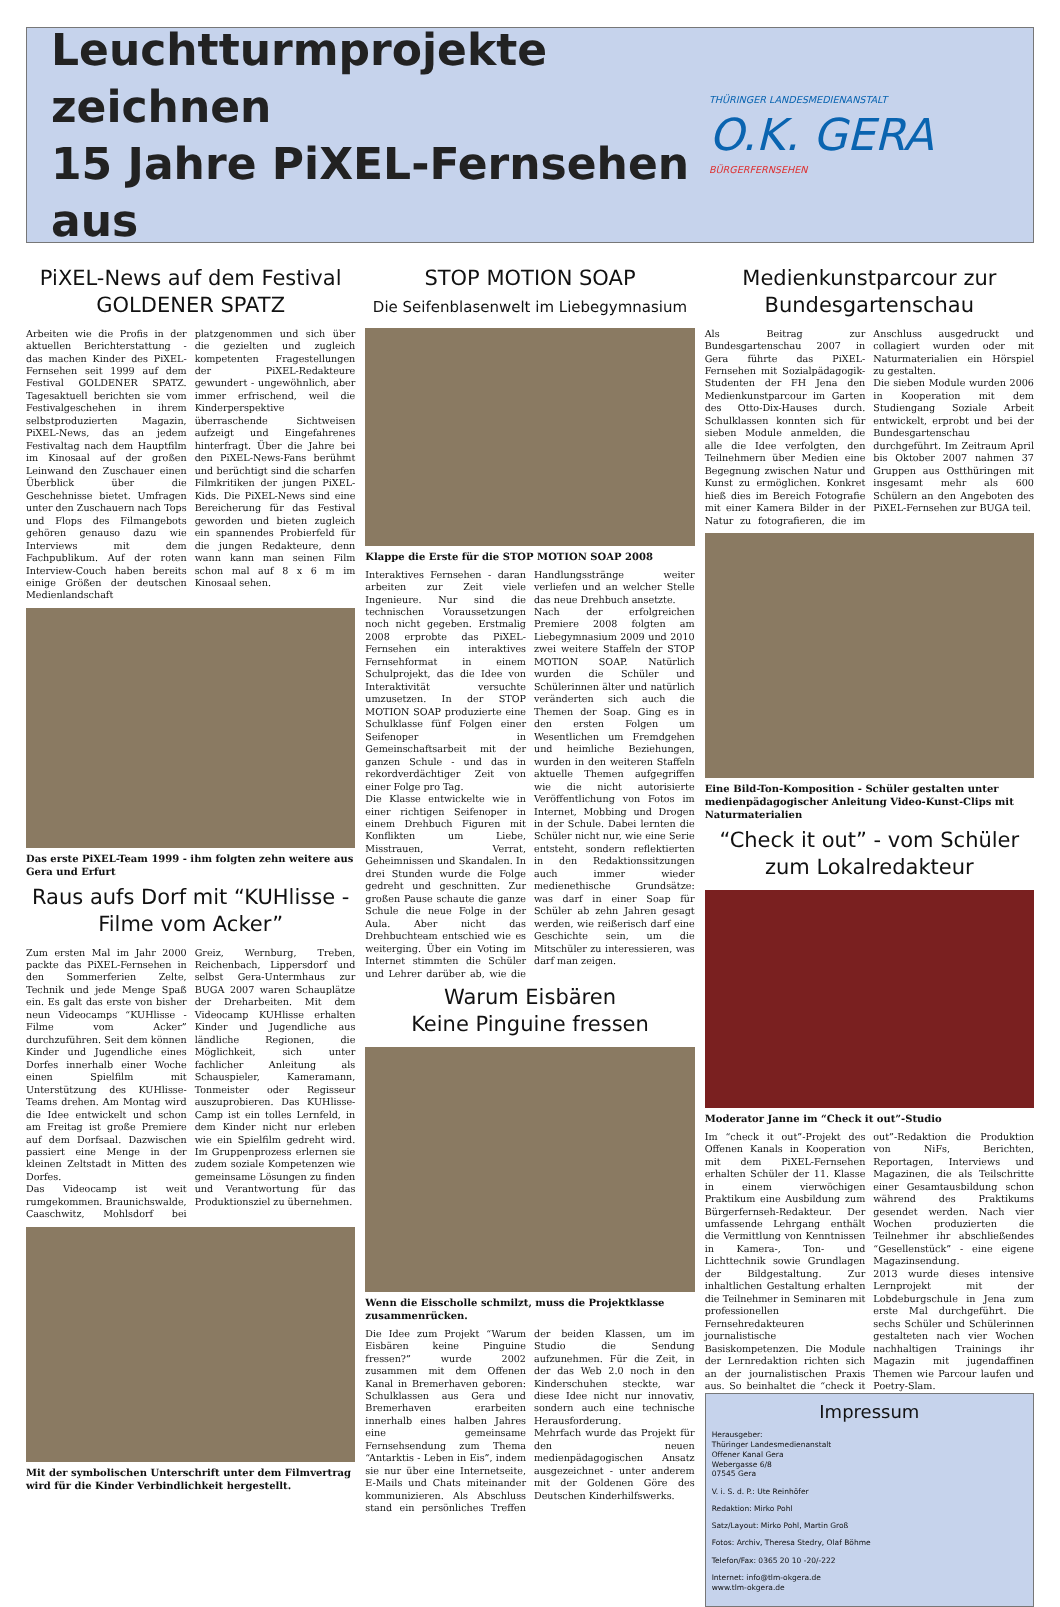Leuchtturmprojekte zeichnen
15 Jahre PiXEL-Fernsehen aus
THÜRINGER LANDESMEDIENANSTALT
O.K. GERA
BÜRGERFERNSEHEN
PiXEL-News auf dem Festival GOLDENER SPATZ
Arbeiten wie die Profis in der aktuellen Berichterstattung - das machen Kinder des PiXEL-Fernsehen seit 1999 auf dem Festival GOLDENER SPATZ. Tagesaktuell berichten sie vom Festivalgeschehen in ihrem selbstproduzierten Magazin, PiXEL-News, das an jedem Festivaltag nach dem Hauptfilm im Kinosaal auf der großen Leinwand den Zuschauer einen Überblick über die Geschehnisse bietet. Umfragen unter den Zuschauern nach Tops und Flops des Filmangebots gehören genauso dazu wie Interviews mit dem Fachpublikum. Auf der roten Interview-Couch haben bereits einige Größen der deutschen Medienlandschaft platzgenommen und sich über die gezielten und zugleich kompetenten Fragestellungen der PiXEL-Redakteure gewundert - ungewöhnlich, aber immer erfrischend, weil die Kinderperspektive überraschende Sichtweisen aufzeigt und Eingefahrenes hinterfragt. Über die Jahre bei den PiXEL-News-Fans berühmt und berüchtigt sind die scharfen Filmkritiken der jungen PiXEL-Kids. Die PiXEL-News sind eine Bereicherung für das Festival geworden und bieten zugleich ein spannendes Probierfeld für die jungen Redakteure, denn wann kann man seinen Film schon mal auf 8 x 6 m im Kinosaal sehen.
Das erste PiXEL-Team 1999 - ihm folgten zehn weitere aus Gera und Erfurt
Raus aufs Dorf mit “KUHlisse -Filme vom Acker”
Zum ersten Mal im Jahr 2000 packte das PiXEL-Fernsehen in den Sommerferien Zelte, Technik und jede Menge Spaß ein. Es galt das erste von bisher neun Videocamps “KUHlisse - Filme vom Acker” durchzuführen. Seit dem können Kinder und Jugendliche eines Dorfes innerhalb einer Woche einen Spielfilm mit Unterstützung des KUHlisse-Teams drehen. Am Montag wird die Idee entwickelt und schon am Freitag ist große Premiere auf dem Dorfsaal. Dazwischen passiert eine Menge in der kleinen Zeltstadt in Mitten des Dorfes.
Das Videocamp ist weit rumgekommen. Braunichswalde, Caaschwitz, Mohlsdorf bei Greiz, Wernburg, Treben, Reichenbach, Lippersdorf und selbst Gera-Untermhaus zur BUGA 2007 waren Schauplätze der Dreharbeiten. Mit dem Videocamp KUHlisse erhalten Kinder und Jugendliche aus ländliche Regionen, die Möglichkeit, sich unter fachlicher Anleitung als Schauspieler, Kameramann, Tonmeister oder Regisseur auszuprobieren. Das KUHlisse-Camp ist ein tolles Lernfeld, in dem Kinder nicht nur erleben wie ein Spielfilm gedreht wird. Im Gruppenprozess erlernen sie zudem soziale Kompetenzen wie gemeinsame Lösungen zu finden und Verantwortung für das Produktionsziel zu übernehmen.
Mit der symbolischen Unterschrift unter dem Filmvertrag wird für die Kinder Verbindlichkeit hergestellt.
STOP MOTION SOAP
Die Seifenblasenwelt im Liebegymnasium
Klappe die Erste für die STOP MOTION SOAP 2008
Interaktives Fernsehen - daran arbeiten zur Zeit viele Ingenieure. Nur sind die technischen Voraussetzungen noch nicht gegeben. Erstmalig 2008 erprobte das PiXEL-Fernsehen ein interaktives Fernsehformat in einem Schulprojekt, das die Idee von Interaktivität versuchte umzusetzen. In der STOP MOTION SOAP produzierte eine Schulklasse fünf Folgen einer Seifenoper in Gemeinschaftsarbeit mit der ganzen Schule - und das in rekordverdächtiger Zeit von einer Folge pro Tag.
Die Klasse entwickelte wie in einer richtigen Seifenoper in einem Drehbuch Figuren mit Konflikten um Liebe, Misstrauen, Verrat, Geheimnissen und Skandalen. In drei Stunden wurde die Folge gedreht und geschnitten. Zur großen Pause schaute die ganze Schule die neue Folge in der Aula. Aber nicht das Drehbuchteam entschied wie es weiterging. Über ein Voting im Internet stimmten die Schüler und Lehrer darüber ab, wie die Handlungsstränge weiter verliefen und an welcher Stelle das neue Drehbuch ansetzte.
Nach der erfolgreichen Premiere 2008 folgten am Liebegymnasium 2009 und 2010 zwei weitere Staffeln der STOP MOTION SOAP. Natürlich wurden die Schüler und Schülerinnen älter und natürlich veränderten sich auch die Themen der Soap. Ging es in den ersten Folgen um Wesentlichen um Fremdgehen und heimliche Beziehungen, wurden in den weiteren Staffeln aktuelle Themen aufgegriffen wie die nicht autorisierte Veröffentlichung von Fotos im Internet, Mobbing und Drogen in der Schule. Dabei lernten die Schüler nicht nur, wie eine Serie entsteht, sondern reflektierten in den Redaktionssitzungen auch immer wieder medienethische Grundsätze: was darf in einer Soap für Schüler ab zehn Jahren gesagt werden, wie reißerisch darf eine Geschichte sein, um die Mitschüler zu interessieren, was darf man zeigen.
Warum Eisbären
Keine Pinguine fressen
Wenn die Eisscholle schmilzt, muss die Projektklasse zusammenrücken.
Die Idee zum Projekt “Warum Eisbären keine Pinguine fressen?” wurde 2002 zusammen mit dem Offenen Kanal in Bremerhaven geboren: Schulklassen aus Gera und Bremerhaven erarbeiten innerhalb eines halben Jahres eine gemeinsame Fernsehsendung zum Thema “Antarktis - Leben in Eis”, indem sie nur über eine Internetseite, E-Mails und Chats miteinander kommunizieren. Als Abschluss stand ein persönliches Treffen der beiden Klassen, um im Studio die Sendung aufzunehmen. Für die Zeit, in der das Web 2.0 noch in den Kinderschuhen steckte, war diese Idee nicht nur innovativ, sondern auch eine technische Herausforderung.
Mehrfach wurde das Projekt für den neuen medienpädagogischen Ansatz ausgezeichnet - unter anderem mit der Goldenen Göre des Deutschen Kinderhilfswerks.
Medienkunstparcour zur Bundesgartenschau
Als Beitrag zur Bundesgartenschau 2007 in Gera führte das PiXEL-Fernsehen mit Sozialpädagogik-Studenten der FH Jena den Medienkunstparcour im Garten des Otto-Dix-Hauses durch. Schulklassen konnten sich für sieben Module anmelden, die alle die Idee verfolgten, den Teilnehmern über Medien eine Begegnung zwischen Natur und Kunst zu ermöglichen. Konkret hieß dies im Bereich Fotografie mit einer Kamera Bilder in der Natur zu fotografieren, die im Anschluss ausgedruckt und collagiert wurden oder mit Naturmaterialien ein Hörspiel zu gestalten.
Die sieben Module wurden 2006 in Kooperation mit dem Studiengang Soziale Arbeit entwickelt, erprobt und bei der Bundesgartenschau durchgeführt. Im Zeitraum April bis Oktober 2007 nahmen 37 Gruppen aus Ostthüringen mit insgesamt mehr als 600 Schülern an den Angeboten des PiXEL-Fernsehen zur BUGA teil.
Eine Bild-Ton-Komposition - Schüler gestalten unter medienpädagogischer Anleitung Video-Kunst-Clips mit Naturmaterialien
“Check it out” - vom Schüler zum Lokalredakteur
Moderator Janne im “Check it out”-Studio
Im “check it out”-Projekt des Offenen Kanals in Kooperation mit dem PiXEL-Fernsehen erhalten Schüler der 11. Klasse in einem vierwöchigen Praktikum eine Ausbildung zum Bürgerfernseh-Redakteur. Der umfassende Lehrgang enthält die Vermittlung von Kenntnissen in Kamera-, Ton- und Lichttechnik sowie Grundlagen der Bildgestaltung. Zur inhaltlichen Gestaltung erhalten die Teilnehmer in Seminaren mit professionellen Fernsehredakteuren journalistische Basiskompetenzen. Die Module der Lernredaktion richten sich an der journalistischen Praxis aus. So beinhaltet die “check it out”-Redaktion die Produktion von NiFs, Berichten, Reportagen, Interviews und Magazinen, die als Teilschritte einer Gesamtausbildung schon während des Praktikums gesendet werden. Nach vier Wochen produzierten die Teilnehmer ihr abschließendes “Gesellenstück” - eine eigene Magazinsendung.
2013 wurde dieses intensive Lernprojekt mit der Lobdeburgschule in Jena zum erste Mal durchgeführt. Die sechs Schüler und Schülerinnen gestalteten nach vier Wochen nachhaltigen Trainings ihr Magazin mit jugendaffinen Themen wie Parcour laufen und Poetry-Slam.
Impressum
Herausgeber:
Thüringer Landesmedienanstalt
Offener Kanal Gera
Webergasse 6/8
07545 Gera
V. i. S. d. P.: Ute Reinhöfer
Redaktion: Mirko Pohl
Satz/Layout: Mirko Pohl, Martin Groß
Fotos: Archiv, Theresa Stedry, Olaf Böhme
Telefon/Fax: 0365 20 10 -20/-222
Internet: info@tlm-okgera.de
www.tlm-okgera.de